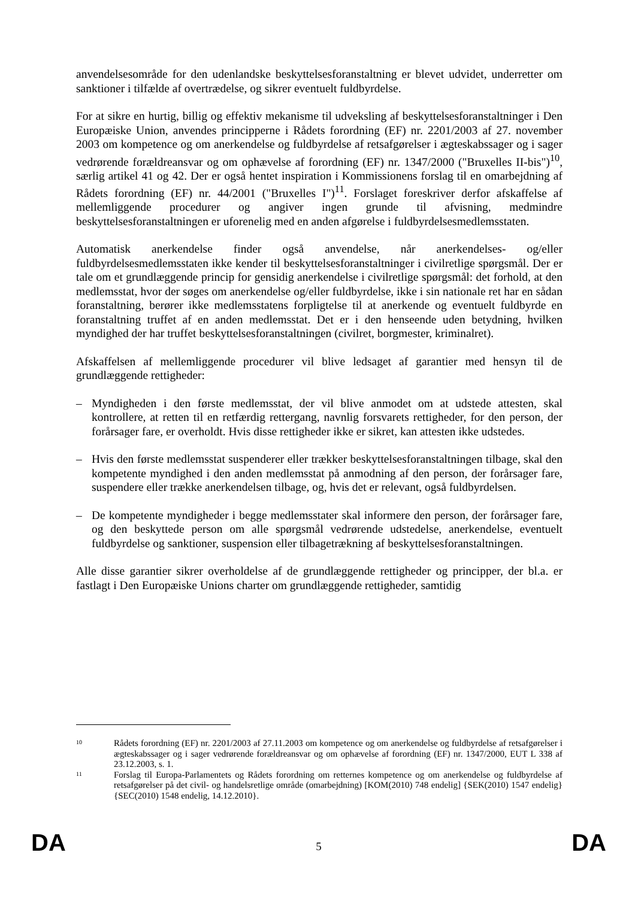anvendelsesområde for den udenlandske beskyttelsesforanstaltning er blevet udvidet, underretter om sanktioner i tilfælde af overtrædelse, og sikrer eventuelt fuldbyrdelse.
For at sikre en hurtig, billig og effektiv mekanisme til udveksling af beskyttelsesforanstaltninger i Den Europæiske Union, anvendes principperne i Rådets forordning (EF) nr. 2201/2003 af 27. november 2003 om kompetence og om anerkendelse og fuldbyrdelse af retsafgørelser i ægteskabssager og i sager vedrørende forældreansvar og om ophævelse af forordning (EF) nr. 1347/2000 ("Bruxelles II-bis")<sup>10</sup>, særlig artikel 41 og 42. Der er også hentet inspiration i Kommissionens forslag til en omarbejdning af Rådets forordning (EF) nr. 44/2001 ("Bruxelles I")<sup>11</sup>. Forslaget foreskriver derfor afskaffelse af mellemliggende procedurer og angiver ingen grunde til afvisning, medmindre beskyttelsesforanstaltningen er uforenelig med en anden afgørelse i fuldbyrdelsesmedlemsstaten.
Automatisk anerkendelse finder også anvendelse, når anerkendelses- og/eller fuldbyrdelsesmedlemsstaten ikke kender til beskyttelsesforanstaltninger i civilretlige spørgsmål. Der er tale om et grundlæggende princip for gensidig anerkendelse i civilretlige spørgsmål: det forhold, at den medlemsstat, hvor der søges om anerkendelse og/eller fuldbyrdelse, ikke i sin nationale ret har en sådan foranstaltning, berører ikke medlemsstatens forpligtelse til at anerkende og eventuelt fuldbyrde en foranstaltning truffet af en anden medlemsstat. Det er i den henseende uden betydning, hvilken myndighed der har truffet beskyttelsesforanstaltningen (civilret, borgmester, kriminalret).
Afskaffelsen af mellemliggende procedurer vil blive ledsaget af garantier med hensyn til de grundlæggende rettigheder:
– Myndigheden i den første medlemsstat, der vil blive anmodet om at udstede attesten, skal kontrollere, at retten til en retfærdig rettergang, navnlig forsvarets rettigheder, for den person, der forårsager fare, er overholdt. Hvis disse rettigheder ikke er sikret, kan attesten ikke udstedes.
– Hvis den første medlemsstat suspenderer eller trækker beskyttelsesforanstaltningen tilbage, skal den kompetente myndighed i den anden medlemsstat på anmodning af den person, der forårsager fare, suspendere eller trække anerkendelsen tilbage, og, hvis det er relevant, også fuldbyrdelsen.
– De kompetente myndigheder i begge medlemsstater skal informere den person, der forårsager fare, og den beskyttede person om alle spørgsmål vedrørende udstedelse, anerkendelse, eventuelt fuldbyrdelse og sanktioner, suspension eller tilbagetrækning af beskyttelsesforanstaltningen.
Alle disse garantier sikrer overholdelse af de grundlæggende rettigheder og principper, der bl.a. er fastlagt i Den Europæiske Unions charter om grundlæggende rettigheder, samtidig
10 Rådets forordning (EF) nr. 2201/2003 af 27.11.2003 om kompetence og om anerkendelse og fuldbyrdelse af retsafgørelser i ægteskabssager og i sager vedrørende forældreansvar og om ophævelse af forordning (EF) nr. 1347/2000, EUT L 338 af 23.12.2003, s. 1.
11 Forslag til Europa-Parlamentets og Rådets forordning om retternes kompetence og om anerkendelse og fuldbyrdelse af retsafgørelser på det civil- og handelsretlige område (omarbejdning) [KOM(2010) 748 endelig] {SEK(2010) 1547 endelig}{SEC(2010) 1548 endelig, 14.12.2010}.
DA 5 DA